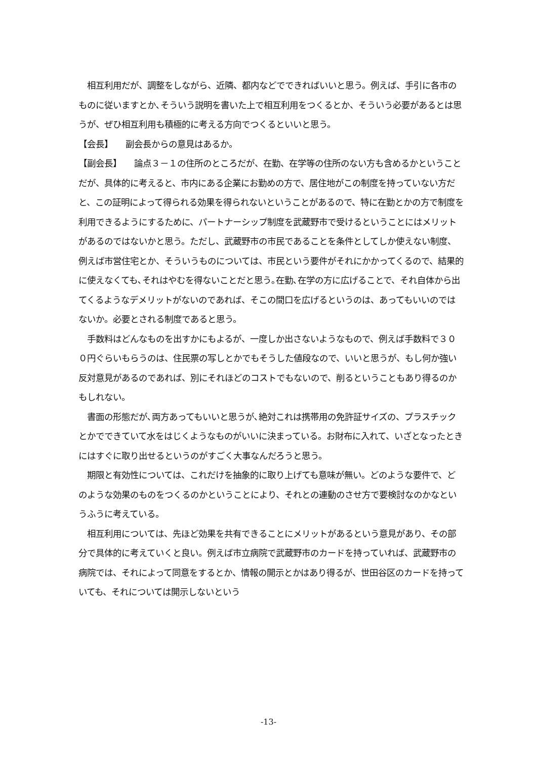相互利用だが、調整をしながら、近隣、都内などでできればいいと思う。例えば、手引に各市のものに従いますとか､そういう説明を書いた上で相互利用をつくるとか、そういう必要があるとは思うが、ぜひ相互利用も積極的に考える方向でつくるといいと思う。
【会長】　　副会長からの意見はあるか。
【副会長】　　論点３－１の住所のところだが、在勤、在学等の住所のない方も含めるかということだが、具体的に考えると、市内にある企業にお勤めの方で、居住地がこの制度を持っていない方だと、この証明によって得られる効果を得られないということがあるので、特に在勤とかの方で制度を利用できるようにするために、パートナーシップ制度を武蔵野市で受けるということにはメリットがあるのではないかと思う。ただし、武蔵野市の市民であることを条件としてしか使えない制度、例えば市営住宅とか、そういうものについては、市民という要件がそれにかかってくるので、結果的に使えなくても､それはやむを得ないことだと思う｡在勤､在学の方に広げることで、それ自体から出てくるようなデメリットがないのであれば、そこの間口を広げるというのは、あってもいいのではないか。必要とされる制度であると思う。
　手数料はどんなものを出すかにもよるが、一度しか出さないようなもので、例えば手数料で３００円ぐらいもらうのは、住民票の写しとかでもそうした値段なので、いいと思うが、もし何か強い反対意見があるのであれば、別にそれほどのコストでもないので、削るということもあり得るのかもしれない。
　書面の形態だが､両方あってもいいと思うが､絶対これは携帯用の免許証サイズの、プラスチックとかでできていて水をはじくようなものがいいに決まっている。お財布に入れて、いざとなったときにはすぐに取り出せるというのがすごく大事なんだろうと思う。
　期限と有効性については、これだけを抽象的に取り上げても意味が無い。どのような要件で、どのような効果のものをつくるのかということにより、それとの連動のさせ方で要検討なのかなというふうに考えている。
　相互利用については、先ほど効果を共有できることにメリットがあるという意見があり、その部分で具体的に考えていくと良い。例えば市立病院で武蔵野市のカードを持っていれば、武蔵野市の病院では、それによって同意をするとか、情報の開示とかはあり得るが、世田谷区のカードを持っていても、それについては開示しないという
-13-